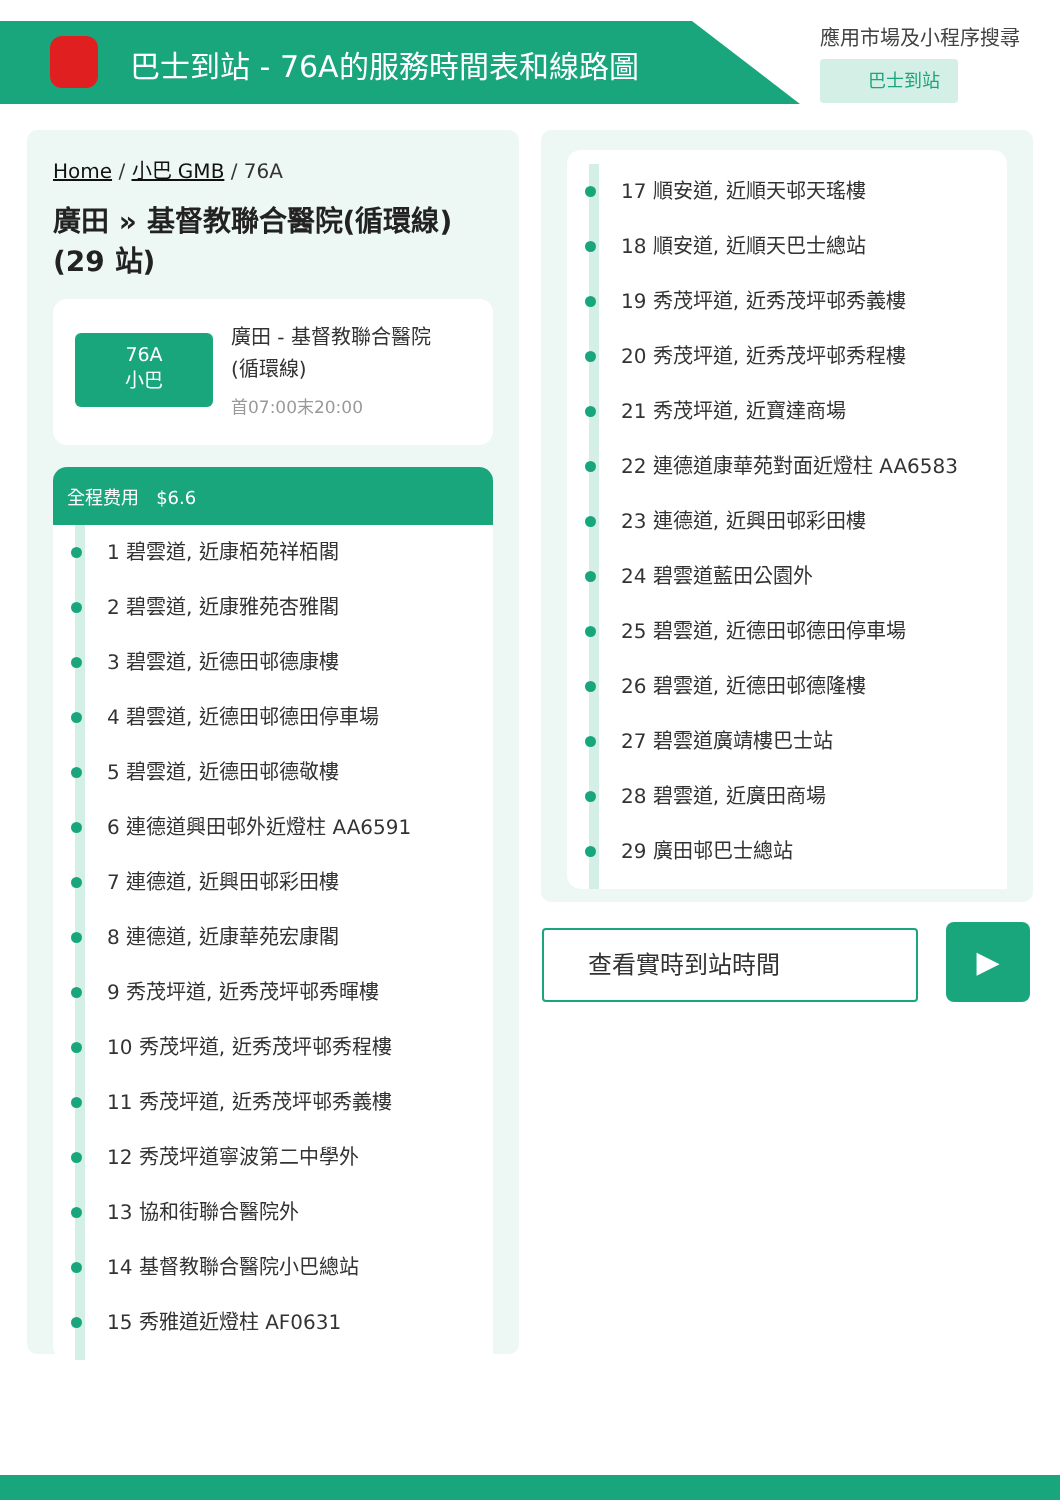巴士到站 - 76A的服務時間表和線路圖
應用市場及小程序搜尋
巴士到站
Home / 小巴 GMB / 76A
廣田 » 基督教聯合醫院(循環線)(29 站)
76A
小巴
廣田 - 基督教聯合醫院
(循環線)
首07:00末20:00
全程费用 $6.6
1 碧雲道, 近康栢苑祥栢閣
2 碧雲道, 近康雅苑杏雅閣
3 碧雲道, 近德田邨德康樓
4 碧雲道, 近德田邨德田停車場
5 碧雲道, 近德田邨德敬樓
6 連德道興田邨外近燈柱 AA6591
7 連德道, 近興田邨彩田樓
8 連德道, 近康華苑宏康閣
9 秀茂坪道, 近秀茂坪邨秀暉樓
10 秀茂坪道, 近秀茂坪邨秀程樓
11 秀茂坪道, 近秀茂坪邨秀義樓
12 秀茂坪道寧波第二中學外
13 協和街聯合醫院外
14 基督教聯合醫院小巴總站
15 秀雅道近燈柱 AF0631
17 順安道, 近順天邨天瑤樓
18 順安道, 近順天巴士總站
19 秀茂坪道, 近秀茂坪邨秀義樓
20 秀茂坪道, 近秀茂坪邨秀程樓
21 秀茂坪道, 近寶達商場
22 連德道康華苑對面近燈柱 AA6583
23 連德道, 近興田邨彩田樓
24 碧雲道藍田公園外
25 碧雲道, 近德田邨德田停車場
26 碧雲道, 近德田邨德隆樓
27 碧雲道廣靖樓巴士站
28 碧雲道, 近廣田商場
29 廣田邨巴士總站
查看實時到站時間 ▶